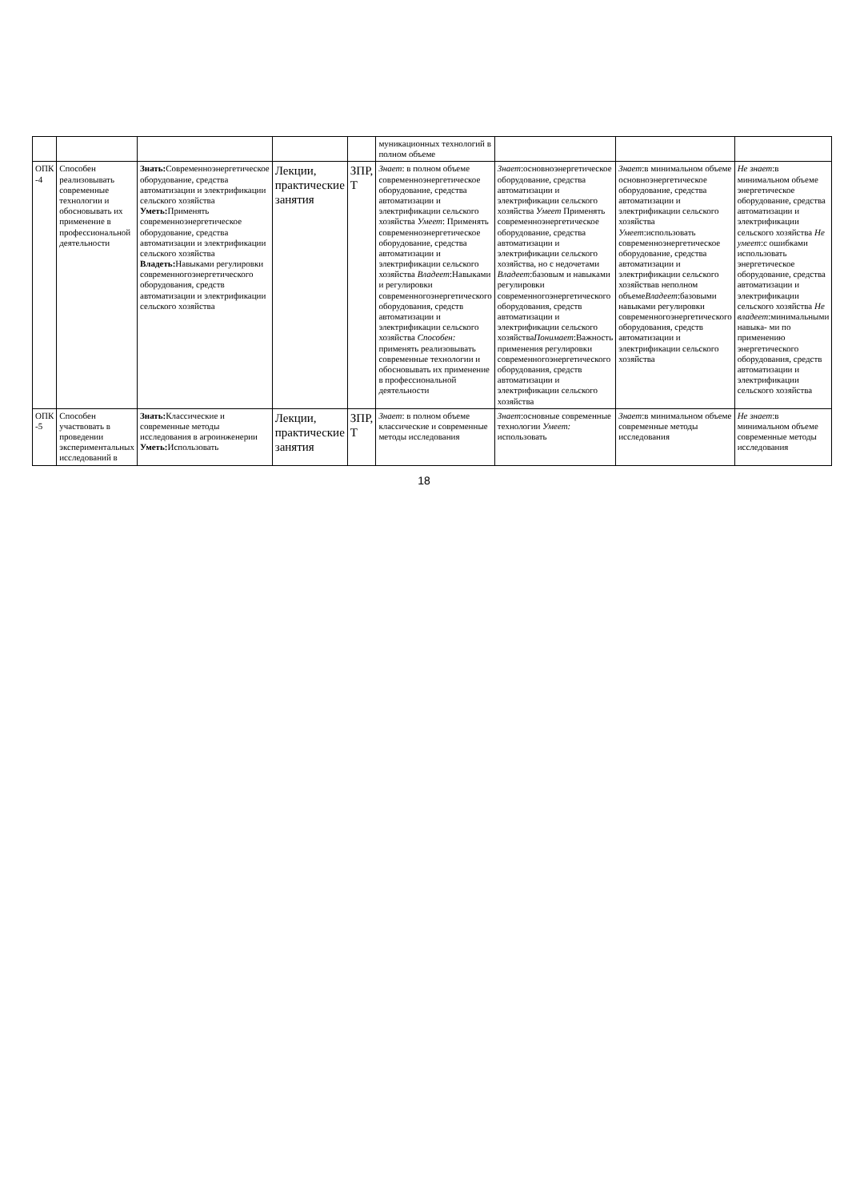| | | | | | муникационных технологий в полном объеме | | | |
| ОПК -4 | Способен реализовывать современные технологии и обосновывать их применение в профессиональной деятельности | Знать: Современноэнергетическое оборудование, средства автоматизации и электрификации сельского хозяйства Уметь: Применять современноэнергетическое оборудование, средства автоматизации и электрификации сельского хозяйства Владеть: Навыками регулировки современногоэнергетического оборудования, средств автоматизации и электрификации сельского хозяйства | Лекции, практические занятия | ЗПР, Т | Знает : в полном объеме современноэнергетическое оборудование, средства автоматизации и электрификации сельского хозяйства Умеет : Применять современноэнергетическое оборудование, средства автоматизации и электрификации сельского хозяйства Владеет :Навыками и регулировки современногоэнергетического оборудования, средств автоматизации и электрификации сельского хозяйства Способен: применять реализовывать современные технологии и обосновывать их применение в профессиональной деятельности | Знает :основноэнергетическое оборудование, средства автоматизации и электрификации сельского хозяйства Умеет Применять современноэнергетическое оборудование, средства автоматизации и электрификации сельского хозяйства, но с недочетами Владеет :базовым и навыками регулировки современногоэнергетического оборудования, средств автоматизации и электрификации сельского хозяйства Понимает :Важность применения регулировки современногоэнергетического оборудования, средств автоматизации и электрификации сельского хозяйства | Знает :в минимальном объеме основноэнергетическое оборудование, средства автоматизации и электрификации сельского хозяйства Умеет :использовать современноэнергетическое оборудование, средства автоматизации и электрификации сельского хозяйствав неполном объеме Владеет :базовыми навыками регулировки современногоэнергетического оборудования, средств автоматизации и электрификации сельского хозяйства | Не знает :в минимальном объеме энергетическое оборудование, средства автоматизации и электрификации сельского хозяйства Не умеет :с ошибками использовать энергетическое оборудование, средства автоматизации и электрификации сельского хозяйства Не владеет :минимальными навыка- ми по применению энергетического оборудования, средств автоматизации и электрификации сельского хозяйства |
| ОПК -5 | Способен участвовать в проведении экспериментальных исследований в | Знать: Классические и современные методы исследования в агроинженерии Уметь: Использовать | Лекции, практические занятия | ЗПР, Т | Знает : в полном объеме классические и современные методы исследования | Знает :основные современные технологии Умеет: использовать | Знает :в минимальном объеме современные методы исследования | Не знает :в минимальном объеме современные методы исследования |
18